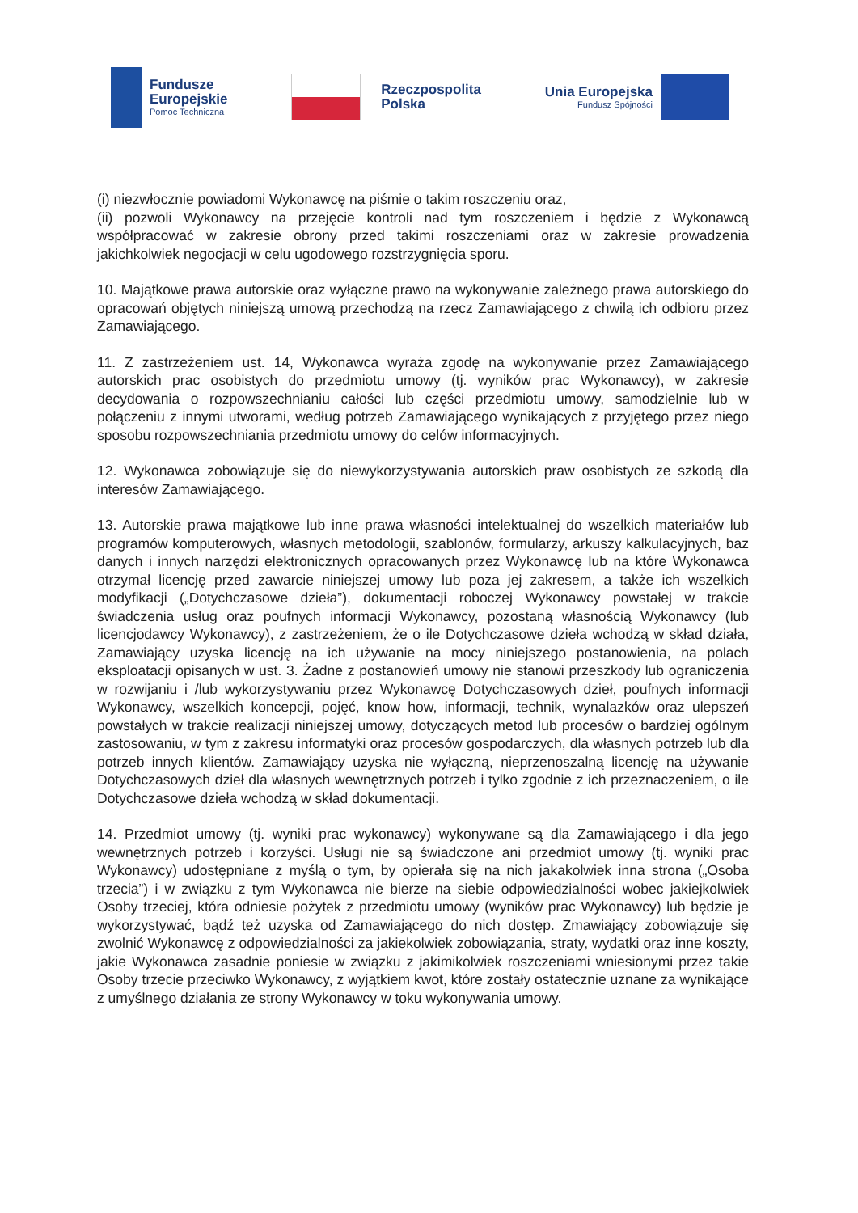Fundusze
Europejskie
Pomoc Techniczna
Rzeczpospolita
Polska
Unia Europejska
Fundusz Spójności
(i) niezwłocznie powiadomi Wykonawcę na piśmie o takim roszczeniu oraz,
(ii) pozwoli Wykonawcy na przejęcie kontroli nad tym roszczeniem i będzie z Wykonawcą współpracować w zakresie obrony przed takimi roszczeniami oraz w zakresie prowadzenia jakichkolwiek negocjacji w celu ugodowego rozstrzygnięcia sporu.
10. Majątkowe prawa autorskie oraz wyłączne prawo na wykonywanie zależnego prawa autorskiego do opracowań objętych niniejszą umową przechodzą na rzecz Zamawiającego z chwilą ich odbioru przez Zamawiającego.
11. Z zastrzeżeniem ust. 14, Wykonawca wyraża zgodę na wykonywanie przez Zamawiającego autorskich prac osobistych do przedmiotu umowy (tj. wyników prac Wykonawcy), w zakresie decydowania o rozpowszechnianiu całości lub części przedmiotu umowy, samodzielnie lub w połączeniu z innymi utworami, według potrzeb Zamawiającego wynikających z przyjętego przez niego sposobu rozpowszechniania przedmiotu umowy do celów informacyjnych.
12. Wykonawca zobowiązuje się do niewykorzystywania autorskich praw osobistych ze szkodą dla interesów Zamawiającego.
13. Autorskie prawa majątkowe lub inne prawa własności intelektualnej do wszelkich materiałów lub programów komputerowych, własnych metodologii, szablonów, formularzy, arkuszy kalkulacyjnych, baz danych i innych narzędzi elektronicznych opracowanych przez Wykonawcę lub na które Wykonawca otrzymał licencję przed zawarcie niniejszej umowy lub poza jej zakresem, a także ich wszelkich modyfikacji („Dotychczasowe dzieła”), dokumentacji roboczej Wykonawcy powstałej w trakcie świadczenia usług oraz poufnych informacji Wykonawcy, pozostaną własnością Wykonawcy (lub licencjodawcy Wykonawcy), z zastrzeżeniem, że o ile Dotychczasowe dzieła wchodzą w skład działa, Zamawiający uzyska licencję na ich używanie na mocy niniejszego postanowienia, na polach eksploatacji opisanych w ust. 3. Żadne z postanowień umowy nie stanowi przeszkody lub ograniczenia w rozwijaniu i /lub wykorzystywaniu przez Wykonawcę Dotychczasowych dzieł, poufnych informacji Wykonawcy, wszelkich koncepcji, pojęć, know how, informacji, technik, wynalazków oraz ulepszeń powstałych w trakcie realizacji niniejszej umowy, dotyczących metod lub procesów o bardziej ogólnym zastosowaniu, w tym z zakresu informatyki oraz procesów gospodarczych, dla własnych potrzeb lub dla potrzeb innych klientów. Zamawiający uzyska nie wyłączną, nieprzenoszalną licencję na używanie Dotychczasowych dzieł dla własnych wewnętrznych potrzeb i tylko zgodnie z ich przeznaczeniem, o ile Dotychczasowe dzieła wchodzą w skład dokumentacji.
14. Przedmiot umowy (tj. wyniki prac wykonawcy) wykonywane są dla Zamawiającego i dla jego wewnętrznych potrzeb i korzyści. Usługi nie są świadczone ani przedmiot umowy (tj. wyniki prac Wykonawcy) udostępniane z myślą o tym, by opierała się na nich jakakolwiek inna strona („Osoba trzecia”) i w związku z tym Wykonawca nie bierze na siebie odpowiedzialności wobec jakiejkolwiek Osoby trzeciej, która odniesie pożytek z przedmiotu umowy (wyników prac Wykonawcy) lub będzie je wykorzystywać, bądź też uzyska od Zamawiającego do nich dostęp. Zmawiający zobowiązuje się zwolnić Wykonawcę z odpowiedzialności za jakiekolwiek zobowiązania, straty, wydatki oraz inne koszty, jakie Wykonawca zasadnie poniesie w związku z jakimikolwiek roszczeniami wniesionymi przez takie Osoby trzecie przeciwko Wykonawcy, z wyjątkiem kwot, które zostały ostatecznie uznane za wynikające z umyślnego działania ze strony Wykonawcy w toku wykonywania umowy.